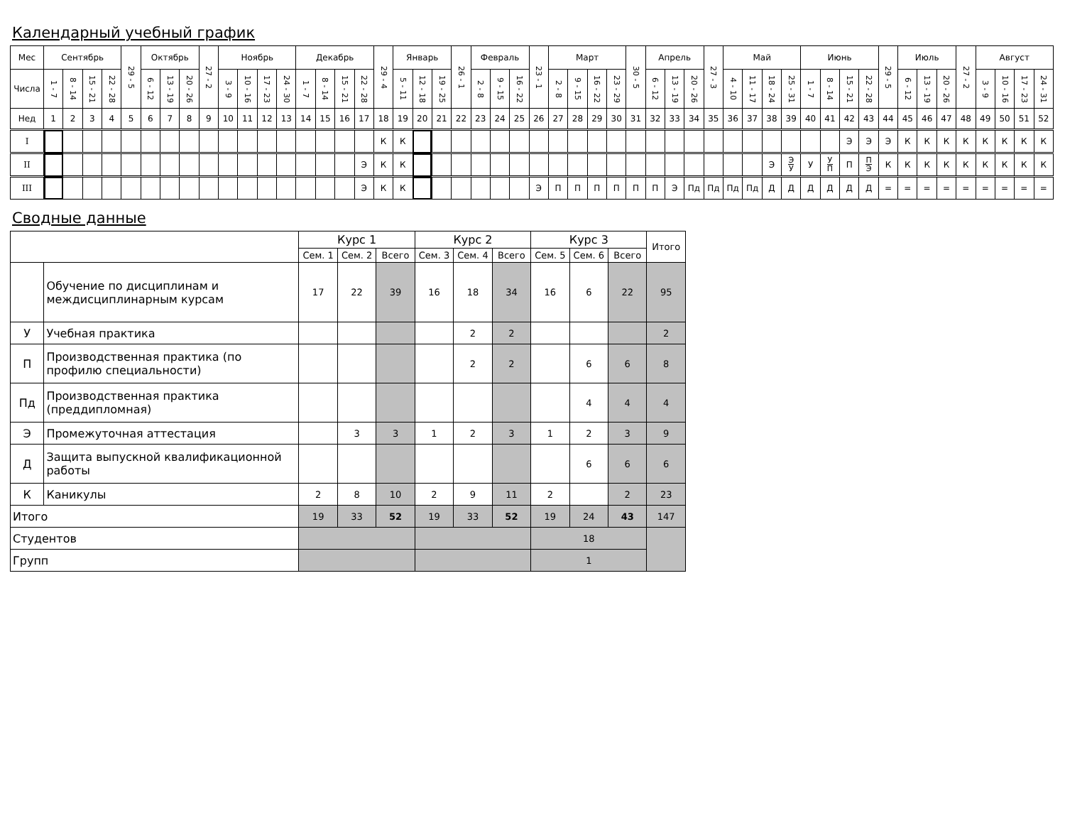Календарный учебный график
| Мес | Сентябрь | | | | 29 - 5 | Октябрь | | | 27 - 2 | Ноябрь | | | | Декабрь | | | | 29 - 4 | Январь | | | 26 - 1 | Февраль | | | 23 - 1 | Март | | | | 30 - 5 | Апрель | | | 27 - 3 | Май | | | | Июнь | | | | 29 - 5 | Июль | | | 27 - 2 | Август | | | |
| Числа | 1 - 7 | 8 - 14 | 15 - 21 | 22 - 28 | | 6 - 12 | 13 - 19 | 20 - 26 | | 3 - 9 | 10 - 16 | 17 - 23 | 24 - 30 | 1 - 7 | 8 - 14 | 15 - 21 | 22 - 28 | | 5 - 11 | 12 - 18 | 19 - 25 | | 2 - 8 | 9 - 15 | 16 - 22 | | 2 - 8 | 9 - 15 | 16 - 22 | 23 - 29 | | 6 - 12 | 13 - 19 | 20 - 26 | | 4 - 10 | 11 - 17 | 18 - 24 | 25 - 31 | 1 - 7 | 8 - 14 | 15 - 21 | 22 - 28 | | 6 - 12 | 13 - 19 | 20 - 26 | | 3 - 9 | 10 - 16 | 17 - 23 | 24 - 31 |
| Нед | 1 | 2 | 3 | 4 | 5 | 6 | 7 | 8 | 9 | 10 | 11 | 12 | 13 | 14 | 15 | 16 | 17 | 18 | 19 | 20 | 21 | 22 | 23 | 24 | 25 | 26 | 27 | 28 | 29 | 30 | 31 | 32 | 33 | 34 | 35 | 36 | 37 | 38 | 39 | 40 | 41 | 42 | 43 | 44 | 45 | 46 | 47 | 48 | 49 | 50 | 51 | 52 |
| I | | | | | | | | | | | | | | | | | | К | К | | | | | | | | | | | | | | | | | | | | | | | Э | Э | Э | К | К | К | К | К | К | К | К |
| II | | | | | | | | | | | | | | | | | Э | К | К | | | | | | | | | | | | | | | | | | | Э | Э У | У | У П | П | П Э | К | К | К | К | К | К | К | К | К |
| III | | | | | | | | | | | | | | | | | Э | К | К | | | | | | | Э | П | П | П | П | П | П | Э | Пд | Пд | Пд | Пд | Д | Д | Д | Д | Д | Д | = | = | = | = | = | = | = | = | = |
Сводные данные
| | | Курс 1 | | | Курс 2 | | | Курс 3 | | | Итого |
| | | Сем. 1 | Сем. 2 | Всего | Сем. 3 | Сем. 4 | Всего | Сем. 5 | Сем. 6 | Всего | |
| | Обучение по дисциплинам и междисциплинарным курсам | 17 | 22 | 39 | 16 | 18 | 34 | 16 | 6 | 22 | 95 |
| У | Учебная практика | | | | | 2 | 2 | | | | 2 |
| П | Производственная практика (по профилю специальности) | | | | | 2 | 2 | | 6 | 6 | 8 |
| Пд | Производственная практика (преддипломная) | | | | | | | | 4 | 4 | 4 |
| Э | Промежуточная аттестация | | 3 | 3 | 1 | 2 | 3 | 1 | 2 | 3 | 9 |
| Д | Защита выпускной квалификационной работы | | | | | | | | 6 | 6 | 6 |
| К | Каникулы | 2 | 8 | 10 | 2 | 9 | 11 | 2 | | 2 | 23 |
| Итого | | 19 | 33 | 52 | 19 | 33 | 52 | 19 | 24 | 43 | 147 |
| Студентов | | | | | | | | 18 | | | |
| Групп | | | | | | | | 1 | | | |